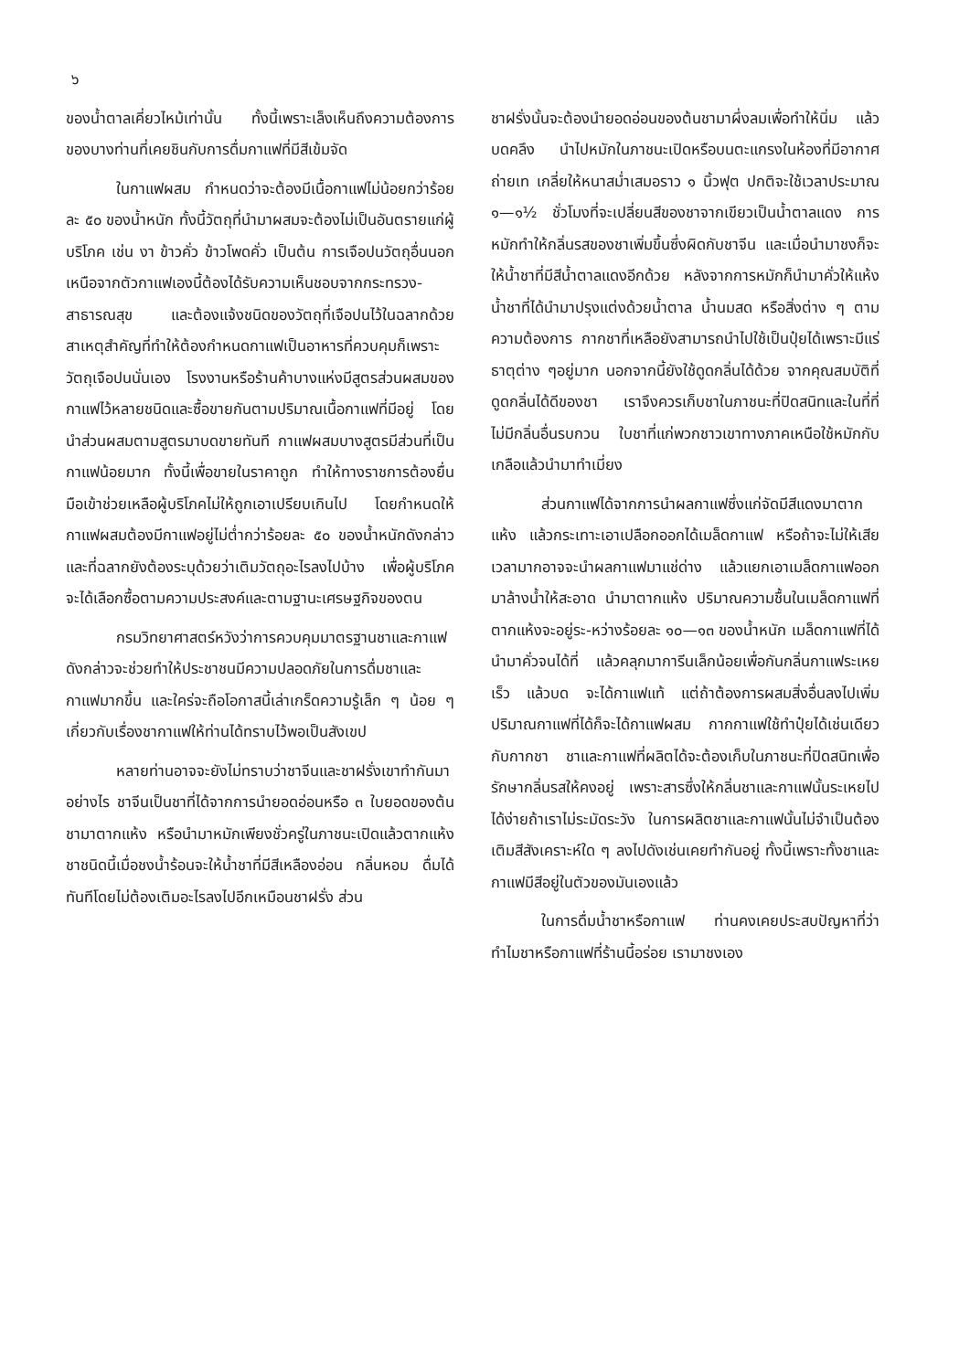๖
ของน้ำตาลเคี่ยวไหม้เท่านั้น ทั้งนี้เพราะเล็งเห็นถึงความต้องการของบางท่านที่เคยชินกับการดื่มกาแฟที่มีสีเข้มจัด
ในกาแฟผสม กำหนดว่าจะต้องมีเนื้อกาแฟไม่น้อยกว่าร้อยละ ๕๐ ของน้ำหนัก ทั้งนี้วัตถุที่นำมาผสมจะต้องไม่เป็นอันตรายแก่ผู้บริโภค เช่น งา ข้าวคั่ว ข้าวโพดคั่ว เป็นต้น การเจือปนวัตถุอื่นนอกเหนือจากตัวกาแฟเองนี้ต้องได้รับความเห็นชอบจากกระทรวง-สาธารณสุข และต้องแจ้งชนิดของวัตถุที่เจือปนไว้ในฉลากด้วย สาเหตุสำคัญที่ทำให้ต้องกำหนดกาแฟเป็นอาหารที่ควบคุมก็เพราะวัตถุเจือปนนั่นเอง โรงงานหรือร้านค้าบางแห่งมีสูตรส่วนผสมของกาแฟไว้หลายชนิดและซื้อขายกันตามปริมาณเนื้อกาแฟที่มีอยู่ โดยนำส่วนผสมตามสูตรมาบดขายทันที กาแฟผสมบางสูตรมีส่วนที่เป็นกาแฟน้อยมาก ทั้งนี้เพื่อขายในราคาถูก ทำให้ทางราชการต้องยื่นมือเข้าช่วยเหลือผู้บริโภคไม่ให้ถูกเอาเปรียบเกินไป โดยกำหนดให้กาแฟผสมต้องมีกาแฟอยู่ไม่ต่ำกว่าร้อยละ ๕๐ ของน้ำหนักดังกล่าว และที่ฉลากยังต้องระบุด้วยว่าเติมวัตถุอะไรลงไปบ้าง เพื่อผู้บริโภคจะได้เลือกซื้อตามความประสงค์และตามฐานะเศรษฐกิจของตน
กรมวิทยาศาสตร์หวังว่าการควบคุมมาตรฐานชาและกาแฟดังกล่าวจะช่วยทำให้ประชาชนมีความปลอดภัยในการดื่มชาและกาแฟมากขึ้น และใคร่จะถือโอกาสนี้เล่าเกร็ดความรู้เล็ก ๆ น้อย ๆ เกี่ยวกับเรื่องชากาแฟให้ท่านได้ทราบไว้พอเป็นสังเขป
หลายท่านอาจจะยังไม่ทราบว่าชาจีนและชาฝรั่งเขาทำกันมาอย่างไร ชาจีนเป็นชาที่ได้จากการนำยอดอ่อนหรือ ๓ ใบยอดของต้นชามาตากแห้ง หรือนำมาหมักเพียงชั่วครู่ในภาชนะเปิดแล้วตากแห้ง ชาชนิดนี้เมื่อชงน้ำร้อนจะให้น้ำชาที่มีสีเหลืองอ่อน กลิ่นหอม ดื่มได้ทันทีโดยไม่ต้องเติมอะไรลงไปอีกเหมือนชาฝรั่ง ส่วน
ชาฝรั่งนั้นจะต้องนำยอดอ่อนของต้นชามาผึ่งลมเพื่อทำให้นิ่ม แล้วบดคลึง นำไปหมักในภาชนะเปิดหรือบนตะแกรงในห้องที่มีอากาศถ่ายเท เกลี่ยให้หนาสม่ำเสมอราว ๑ นิ้วฟุต ปกติจะใช้เวลาประมาณ ๑—๑½ ชั่วโมงที่จะเปลี่ยนสีของชาจากเขียวเป็นน้ำตาลแดง การหมักทำให้กลิ่นรสของชาเพิ่มขึ้นซึ่งผิดกับชาจีน และเมื่อนำมาชงก็จะให้น้ำชาที่มีสีน้ำตาลแดงอีกด้วย หลังจากการหมักก็นำมาคั่วให้แห้ง น้ำชาที่ได้นำมาปรุงแต่งด้วยน้ำตาล น้ำนมสด หรือสิ่งต่าง ๆ ตามความต้องการ กากชาที่เหลือยังสามารถนำไปใช้เป็นปุ๋ยได้เพราะมีแร่ธาตุต่าง ๆอยู่มาก นอกจากนี้ยังใช้ดูดกลิ่นได้ด้วย จากคุณสมบัติที่ดูดกลิ่นได้ดีของชา เราจึงควรเก็บชาในภาชนะที่ปิดสนิทและในที่ที่ไม่มีกลิ่นอื่นรบกวน ใบชาที่แก่พวกชาวเขาทางภาคเหนือใช้หมักกับเกลือแล้วนำมาทำเมี่ยง
ส่วนกาแฟได้จากการนำผลกาแฟซึ่งแก่จัดมีสีแดงมาตากแห้ง แล้วกระเทาะเอาเปลือกออกได้เมล็ดกาแฟ หรือถ้าจะไม่ให้เสียเวลามากอาจจะนำผลกาแฟมาแช่ด่าง แล้วแยกเอาเมล็ดกาแฟออกมาล้างน้ำให้สะอาด นำมาตากแห้ง ปริมาณความชื้นในเมล็ดกาแฟที่ตากแห้งจะอยู่ระ-หว่างร้อยละ ๑๐—๑๓ ของน้ำหนัก เมล็ดกาแฟที่ได้นำมาคั่วจนได้ที่ แล้วคลุกมาการีนเล็กน้อยเพื่อกันกลิ่นกาแฟระเหยเร็ว แล้วบด จะได้กาแฟแท้ แต่ถ้าต้องการผสมสิ่งอื่นลงไปเพิ่มปริมาณกาแฟที่ได้ก็จะได้กาแฟผสม กากกาแฟใช้ทำปุ๋ยได้เช่นเดียวกับกากชา ชาและกาแฟที่ผลิตได้จะต้องเก็บในภาชนะที่ปิดสนิทเพื่อรักษากลิ่นรสให้คงอยู่ เพราะสารซึ่งให้กลิ่นชาและกาแฟนั้นระเหยไปได้ง่ายถ้าเราไม่ระมัดระวัง ในการผลิตชาและกาแฟนั้นไม่จำเป็นต้องเติมสีสังเคราะห์ใด ๆ ลงไปดังเช่นเคยทำกันอยู่ ทั้งนี้เพราะทั้งชาและกาแฟมีสีอยู่ในตัวของมันเองแล้ว
ในการดื่มน้ำชาหรือกาแฟ ท่านคงเคยประสบปัญหาที่ว่าทำไมชาหรือกาแฟที่ร้านนี้อร่อย เรามาชงเอง